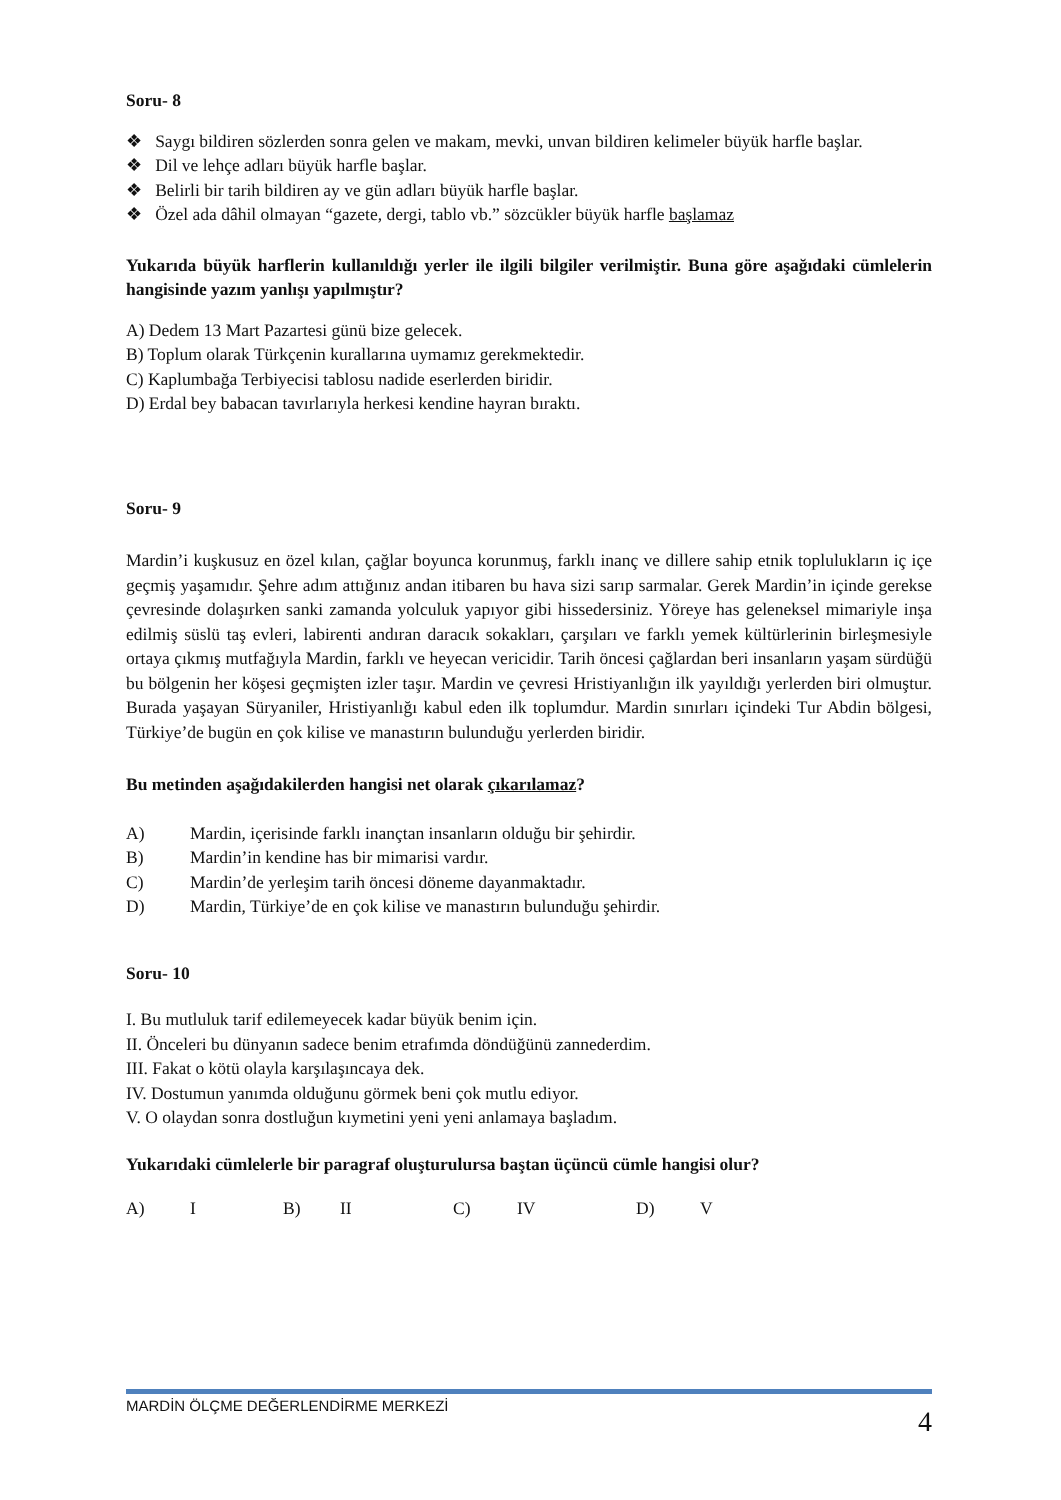Soru- 8
❖ Saygı bildiren sözlerden sonra gelen ve makam, mevki, unvan bildiren kelimeler büyük harfle başlar.
❖ Dil ve lehçe adları büyük harfle başlar.
❖ Belirli bir tarih bildiren ay ve gün adları büyük harfle başlar.
❖ Özel ada dâhil olmayan “gazete, dergi, tablo vb.” sözcükler büyük harfle başlamaz
Yukarıda büyük harflerin kullanıldığı yerler ile ilgili bilgiler verilmiştir. Buna göre aşağıdaki cümlelerin hangisinde yazım yanlışı yapılmıştır?
A) Dedem 13 Mart Pazartesi günü bize gelecek.
B) Toplum olarak Türkçenin kurallarına uymamız gerekmektedir.
C) Kaplumbağa Terbiyecisi tablosu nadide eserlerden biridir.
D) Erdal bey babacan tavırlarıyla herkesi kendine hayran bıraktı.
Soru- 9
Mardin’i kuşkusuz en özel kılan, çağlar boyunca korunmuş, farklı inanç ve dillere sahip etnik toplulukların iç içe geçmiş yaşamıdır. Şehre adım attığınız andan itibaren bu hava sizi sarıp sarmalar. Gerek Mardin’in içinde gerekse çevresinde dolaşırken sanki zamanda yolculuk yapıyor gibi hissedersiniz. Yöreye has geleneksel mimariyle inşa edilmiş süslü taş evleri, labirenti andıran daracık sokakları, çarşıları ve farklı yemek kültürlerinin birleşmesiyle ortaya çıkmış mutfağıyla Mardin, farklı ve heyecan vericidir. Tarih öncesi çağlardan beri insanların yaşam sürdüğü bu bölgenin her köşesi geçmişten izler taşır. Mardin ve çevresi Hristiyanlığın ilk yayıldığı yerlerden biri olmuştur. Burada yaşayan Süryaniler, Hristiyanlığı kabul eden ilk toplumdur. Mardin sınırları içindeki Tur Abdin bölgesi, Türkiye’de bugün en çok kilise ve manastırın bulunduğu yerlerden biridir.
Bu metinden aşağıdakilerden hangisi net olarak çıkarılamaz?
A) Mardin, içerisinde farklı inançtan insanların olduğu bir şehirdir.
B) Mardin’in kendine has bir mimarisi vardır.
C) Mardin’de yerleşim tarih öncesi döneme dayanmaktadır.
D) Mardin, Türkiye’de en çok kilise ve manastırın bulunduğu şehirdir.
Soru- 10
I. Bu mutluluk tarif edilemeyecek kadar büyük benim için.
II. Önceleri bu dünyanın sadece benim etrafımda döndüğünü zannederdim.
III. Fakat o kötü olayla karşılaşıncaya dek.
IV. Dostumun yanımda olduğunu görmek beni çok mutlu ediyor.
V. O olaydan sonra dostluğun kıymetini yeni yeni anlamaya başladım.
Yukarıdaki cümlelerle bir paragraf oluşturulursa baştan üçüncü cümle hangisi olur?
A) I B) II C) IV D) V
MARDİN ÖLÇME DEĞERLENDİRME MERKEZİ 4